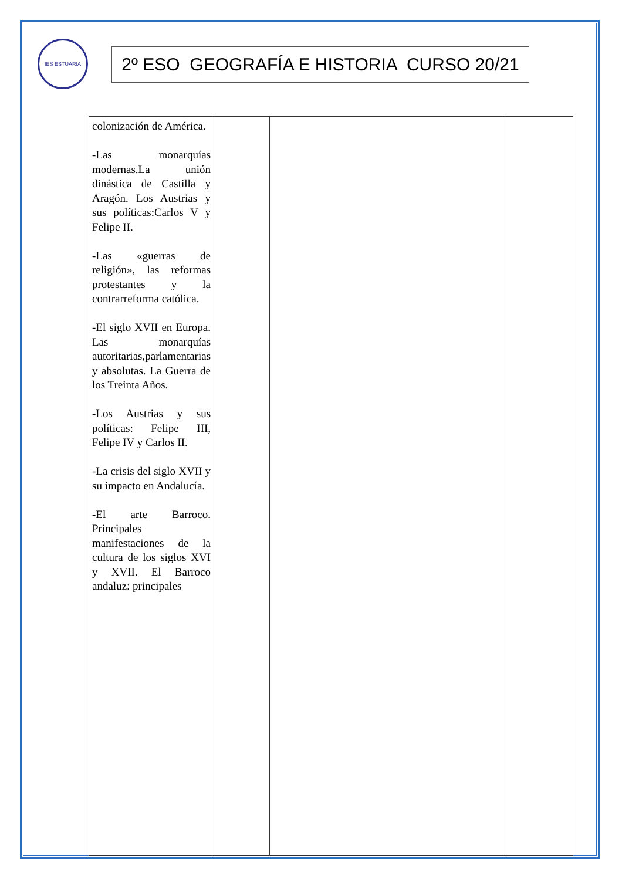IES ESTUARIA
2º ESO GEOGRAFÍA E HISTORIA CURSO 20/21
| colonización de América. -Las monarquías modernas.La unión dinástica de Castilla y Aragón. Los Austrias y sus políticas:Carlos V y Felipe II. -Las «guerras de religión», las reformas protestantes y la contrarreforma católica. -El siglo XVII en Europa. Las monarquías autoritarias,parlamentarias y absolutas. La Guerra de los Treinta Años. -Los Austrias y sus políticas: Felipe III, Felipe IV y Carlos II. -La crisis del siglo XVII y su impacto en Andalucía. -El arte Barroco. Principales manifestaciones de la cultura de los siglos XVI y XVII. El Barroco andaluz: principales | | | |